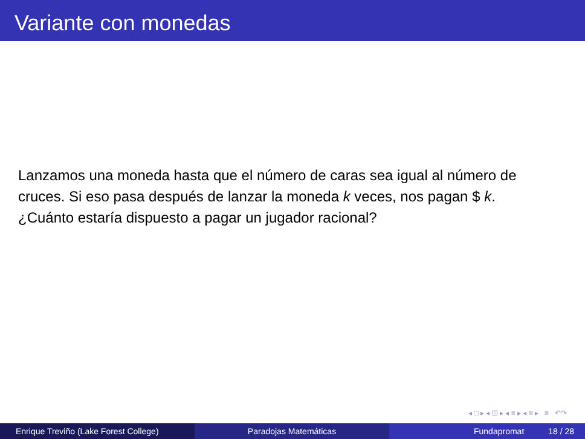Variante con monedas
Lanzamos una moneda hasta que el número de caras sea igual al número de cruces. Si eso pasa después de lanzar la moneda k veces, nos pagan $ k.
¿Cuánto estaría dispuesto a pagar un jugador racional?
◂ □ ▸ ◂ ⊡ ▸ ◂ ≡ ▸ ◂ ≡ ▸ ≡ ↶↷
Enrique Treviño (Lake Forest College) Paradojas Matemáticas Fundapromat 18 / 28